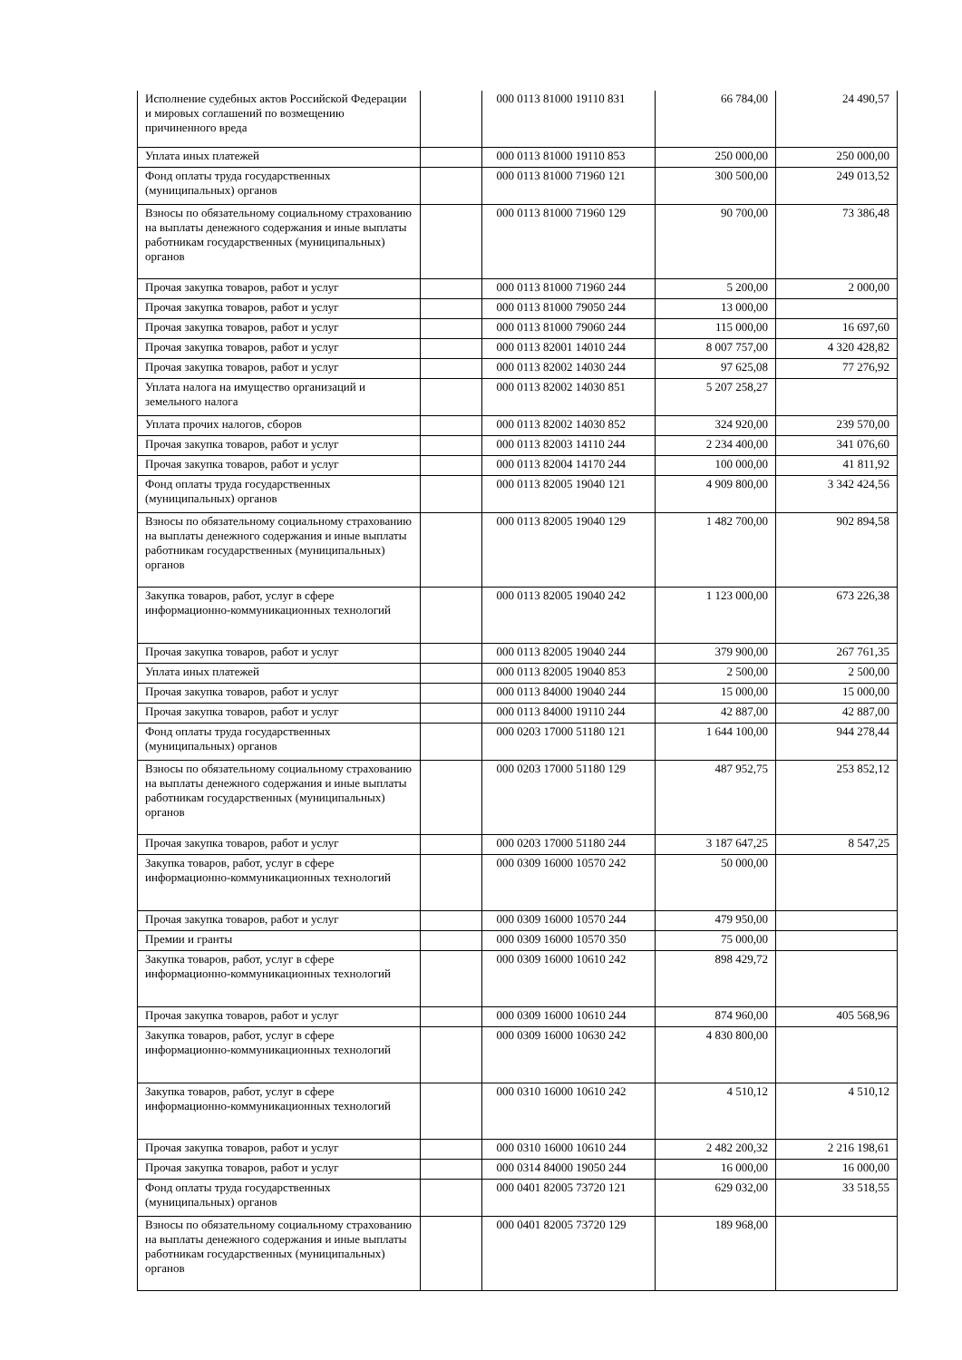| Исполнение судебных актов Российской Федерации и мировых соглашений по возмещению причиненного вреда | | 000 0113 81000 19110 831 | 66 784,00 | 24 490,57 |
| Уплата иных платежей | | 000 0113 81000 19110 853 | 250 000,00 | 250 000,00 |
| Фонд оплаты труда государственных (муниципальных) органов | | 000 0113 81000 71960 121 | 300 500,00 | 249 013,52 |
| Взносы по обязательному социальному страхованию на выплаты денежного содержания и иные выплаты работникам государственных (муниципальных) органов | | 000 0113 81000 71960 129 | 90 700,00 | 73 386,48 |
| Прочая закупка товаров, работ и услуг | | 000 0113 81000 71960 244 | 5 200,00 | 2 000,00 |
| Прочая закупка товаров, работ и услуг | | 000 0113 81000 79050 244 | 13 000,00 | |
| Прочая закупка товаров, работ и услуг | | 000 0113 81000 79060 244 | 115 000,00 | 16 697,60 |
| Прочая закупка товаров, работ и услуг | | 000 0113 82001 14010 244 | 8 007 757,00 | 4 320 428,82 |
| Прочая закупка товаров, работ и услуг | | 000 0113 82002 14030 244 | 97 625,08 | 77 276,92 |
| Уплата налога на имущество организаций и земельного налога | | 000 0113 82002 14030 851 | 5 207 258,27 | |
| Уплата прочих налогов, сборов | | 000 0113 82002 14030 852 | 324 920,00 | 239 570,00 |
| Прочая закупка товаров, работ и услуг | | 000 0113 82003 14110 244 | 2 234 400,00 | 341 076,60 |
| Прочая закупка товаров, работ и услуг | | 000 0113 82004 14170 244 | 100 000,00 | 41 811,92 |
| Фонд оплаты труда государственных (муниципальных) органов | | 000 0113 82005 19040 121 | 4 909 800,00 | 3 342 424,56 |
| Взносы по обязательному социальному страхованию на выплаты денежного содержания и иные выплаты работникам государственных (муниципальных) органов | | 000 0113 82005 19040 129 | 1 482 700,00 | 902 894,58 |
| Закупка товаров, работ, услуг в сфере информационно-коммуникационных технологий | | 000 0113 82005 19040 242 | 1 123 000,00 | 673 226,38 |
| Прочая закупка товаров, работ и услуг | | 000 0113 82005 19040 244 | 379 900,00 | 267 761,35 |
| Уплата иных платежей | | 000 0113 82005 19040 853 | 2 500,00 | 2 500,00 |
| Прочая закупка товаров, работ и услуг | | 000 0113 84000 19040 244 | 15 000,00 | 15 000,00 |
| Прочая закупка товаров, работ и услуг | | 000 0113 84000 19110 244 | 42 887,00 | 42 887,00 |
| Фонд оплаты труда государственных (муниципальных) органов | | 000 0203 17000 51180 121 | 1 644 100,00 | 944 278,44 |
| Взносы по обязательному социальному страхованию на выплаты денежного содержания и иные выплаты работникам государственных (муниципальных) органов | | 000 0203 17000 51180 129 | 487 952,75 | 253 852,12 |
| Прочая закупка товаров, работ и услуг | | 000 0203 17000 51180 244 | 3 187 647,25 | 8 547,25 |
| Закупка товаров, работ, услуг в сфере информационно-коммуникационных технологий | | 000 0309 16000 10570 242 | 50 000,00 | |
| Прочая закупка товаров, работ и услуг | | 000 0309 16000 10570 244 | 479 950,00 | |
| Премии и гранты | | 000 0309 16000 10570 350 | 75 000,00 | |
| Закупка товаров, работ, услуг в сфере информационно-коммуникационных технологий | | 000 0309 16000 10610 242 | 898 429,72 | |
| Прочая закупка товаров, работ и услуг | | 000 0309 16000 10610 244 | 874 960,00 | 405 568,96 |
| Закупка товаров, работ, услуг в сфере информационно-коммуникационных технологий | | 000 0309 16000 10630 242 | 4 830 800,00 | |
| Закупка товаров, работ, услуг в сфере информационно-коммуникационных технологий | | 000 0310 16000 10610 242 | 4 510,12 | 4 510,12 |
| Прочая закупка товаров, работ и услуг | | 000 0310 16000 10610 244 | 2 482 200,32 | 2 216 198,61 |
| Прочая закупка товаров, работ и услуг | | 000 0314 84000 19050 244 | 16 000,00 | 16 000,00 |
| Фонд оплаты труда государственных (муниципальных) органов | | 000 0401 82005 73720 121 | 629 032,00 | 33 518,55 |
| Взносы по обязательному социальному страхованию на выплаты денежного содержания и иные выплаты работникам государственных (муниципальных) органов | | 000 0401 82005 73720 129 | 189 968,00 | |